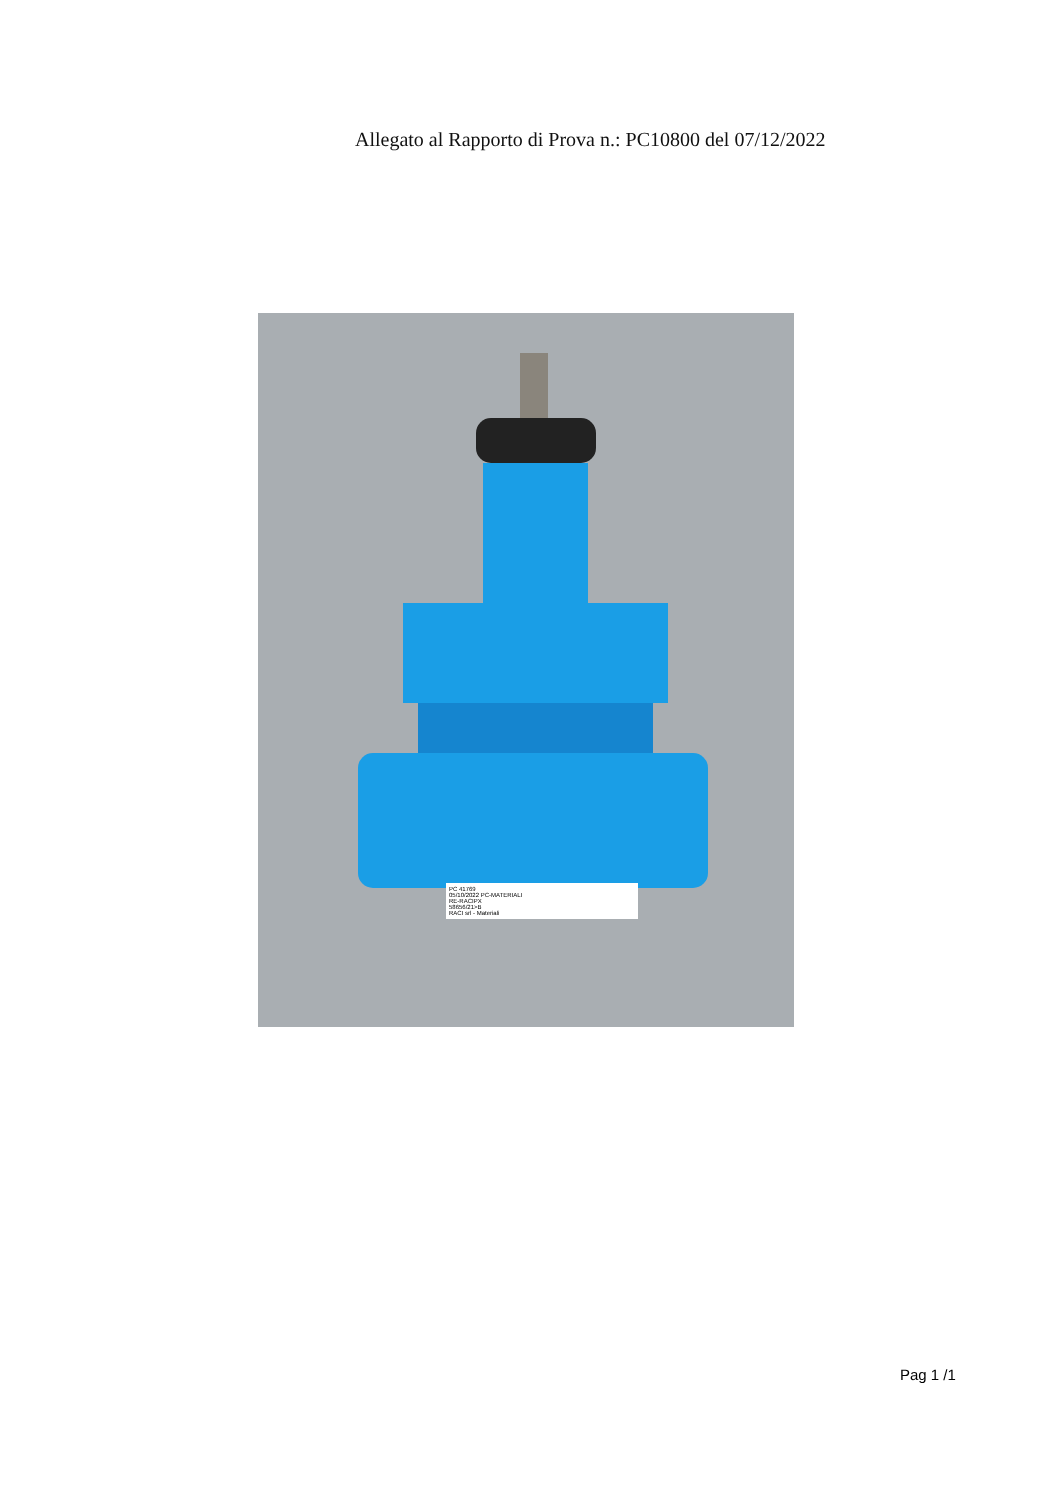Allegato al Rapporto di Prova n.: PC10800 del 07/12/2022
PC 41769
05/10/2022 PC-MATERIALI
RE-RACIPX
58656/21>B
RACI srl - Materiali
Pag 1 /1